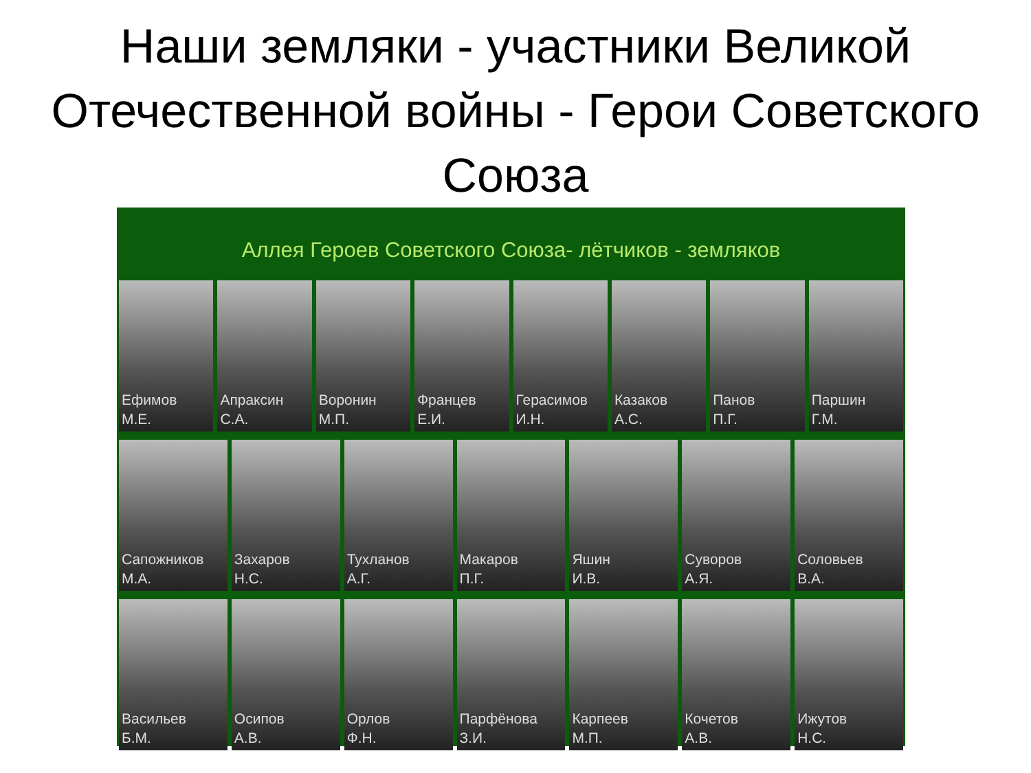Наши земляки - участники Великой Отечественной войны - Герои Советского Союза
Аллея Героев Советского Союза- лётчиков - земляков
Ефимов
М.Е.
Апраксин
С.А.
Воронин
М.П.
Францев
Е.И.
Герасимов
И.Н.
Казаков
А.С.
Панов
П.Г.
Паршин
Г.М.
Сапожников
М.А.
Захаров
Н.С.
Тухланов
А.Г.
Макаров
П.Г.
Яшин
И.В.
Суворов
А.Я.
Соловьев
В.А.
Васильев
Б.М.
Осипов
А.В.
Орлов
Ф.Н.
Парфёнова
З.И.
Карпеев
М.П.
Кочетов
А.В.
Ижутов
Н.С.